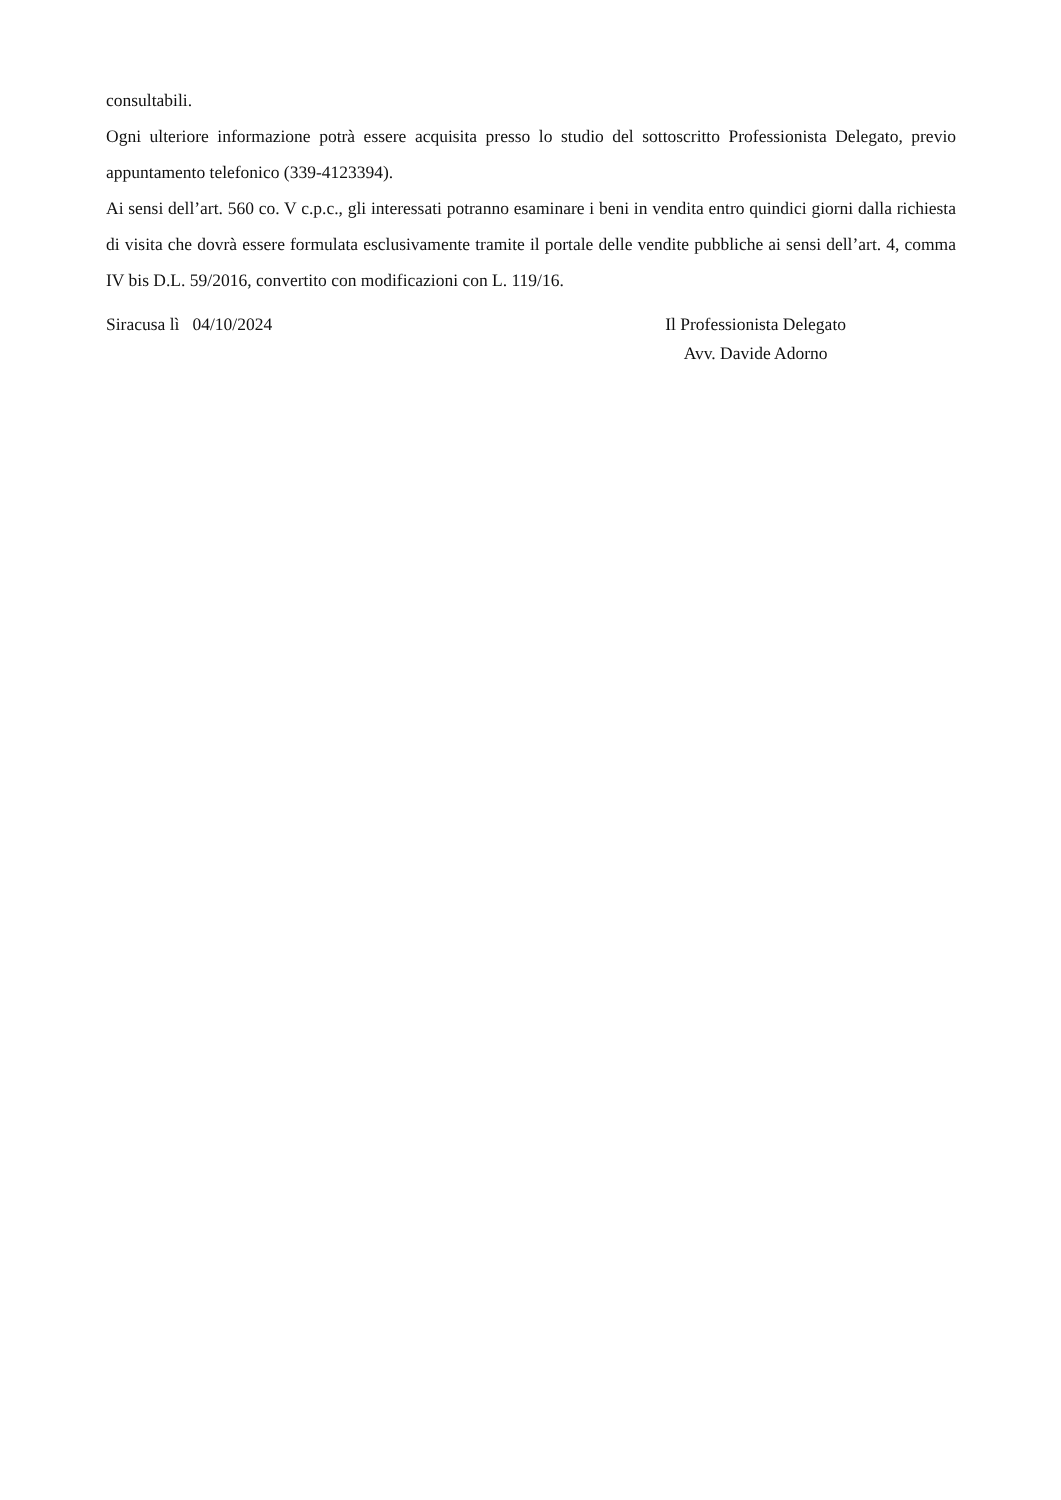consultabili.
Ogni ulteriore informazione potrà essere acquisita presso lo studio del sottoscritto Professionista Delegato, previo appuntamento telefonico (339-4123394).
Ai sensi dell’art. 560 co. V c.p.c., gli interessati potranno esaminare i beni in vendita entro quindici giorni dalla richiesta di visita che dovrà essere formulata esclusivamente tramite il portale delle vendite pubbliche ai sensi dell’art. 4, comma IV bis D.L. 59/2016, convertito con modificazioni con L. 119/16.
Siracusa lì 04/10/2024 Il Professionista Delegato
Avv. Davide Adorno